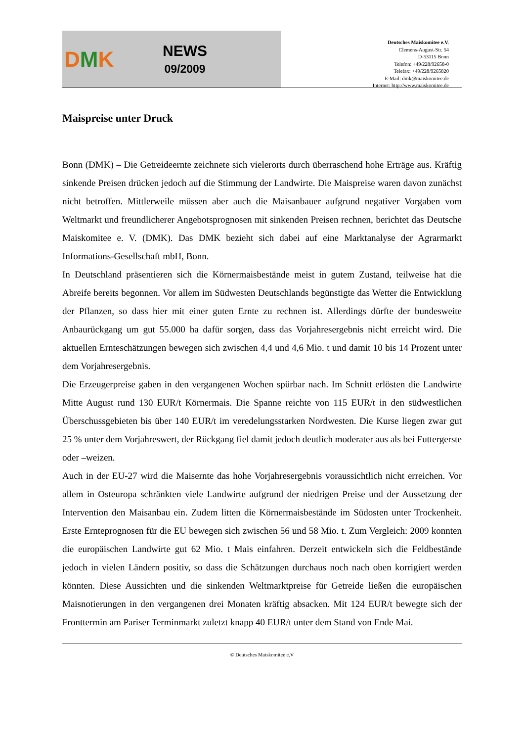DMK
NEWS
09/2009
Deutsches Maiskomitee e.V.
Clemens-August-Str. 54
D-53115 Bonn
Telefon: +49/228/92658-0
Telefax: +49/228/9265820
E-Mail: dmk@maiskomitee.de
Internet: http://www.maiskomitee.de
Maispreise unter Druck
Bonn (DMK) – Die Getreideernte zeichnete sich vielerorts durch überraschend hohe Erträge aus. Kräftig sinkende Preisen drücken jedoch auf die Stimmung der Landwirte. Die Maispreise waren davon zunächst nicht betroffen. Mittlerweile müssen aber auch die Maisanbauer aufgrund negativer Vorgaben vom Weltmarkt und freundlicherer Angebotsprognosen mit sinkenden Preisen rechnen, berichtet das Deutsche Maiskomitee e. V. (DMK). Das DMK bezieht sich dabei auf eine Marktanalyse der Agrarmarkt Informations-Gesellschaft mbH, Bonn.
In Deutschland präsentieren sich die Körnermaisbestände meist in gutem Zustand, teilweise hat die Abreife bereits begonnen. Vor allem im Südwesten Deutschlands begünstigte das Wetter die Entwicklung der Pflanzen, so dass hier mit einer guten Ernte zu rechnen ist. Allerdings dürfte der bundesweite Anbaurückgang um gut 55.000 ha dafür sorgen, dass das Vorjahresergebnis nicht erreicht wird. Die aktuellen Ernteschätzungen bewegen sich zwischen 4,4 und 4,6 Mio. t und damit 10 bis 14 Prozent unter dem Vorjahresergebnis.
Die Erzeugerpreise gaben in den vergangenen Wochen spürbar nach. Im Schnitt erlösten die Landwirte Mitte August rund 130 EUR/t Körnermais. Die Spanne reichte von 115 EUR/t in den südwestlichen Überschussgebieten bis über 140 EUR/t im veredelungsstarken Nordwesten. Die Kurse liegen zwar gut 25 % unter dem Vorjahreswert, der Rückgang fiel damit jedoch deutlich moderater aus als bei Futtergerste oder –weizen.
Auch in der EU-27 wird die Maisernte das hohe Vorjahresergebnis voraussichtlich nicht erreichen. Vor allem in Osteuropa schränkten viele Landwirte aufgrund der niedrigen Preise und der Aussetzung der Intervention den Maisanbau ein. Zudem litten die Körnermaisbestände im Südosten unter Trockenheit. Erste Ernteprognosen für die EU bewegen sich zwischen 56 und 58 Mio. t. Zum Vergleich: 2009 konnten die europäischen Landwirte gut 62 Mio. t Mais einfahren. Derzeit entwickeln sich die Feldbestände jedoch in vielen Ländern positiv, so dass die Schätzungen durchaus noch nach oben korrigiert werden könnten. Diese Aussichten und die sinkenden Weltmarktpreise für Getreide ließen die europäischen Maisnotierungen in den vergangenen drei Monaten kräftig absacken. Mit 124 EUR/t bewegte sich der Fronttermin am Pariser Terminmarkt zuletzt knapp 40 EUR/t unter dem Stand von Ende Mai.
© Deutsches Maiskomitee e.V